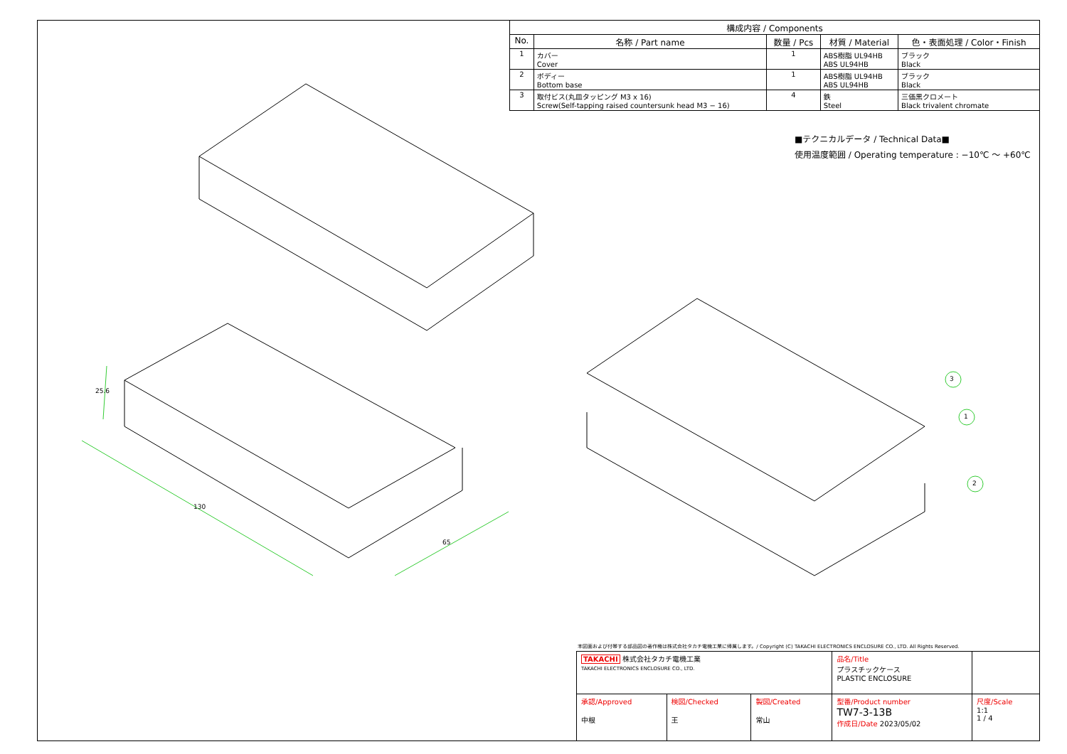130
65
25.6
3
1
2
| 構成内容 / Components | | | | |
| --- | --- | --- | --- | --- |
| No. | 名称 / Part name | 数量 / Pcs | 材質 / Material | 色・表面処理 / Color・Finish |
| 1 | カバー Cover | 1 | ABS樹脂 UL94HB ABS UL94HB | ブラック Black |
| 2 | ボディー Bottom base | 1 | ABS樹脂 UL94HB ABS UL94HB | ブラック Black |
| 3 | 取付ビス(丸皿タッピング M3 x 16) Screw(Self-tapping raised countersunk head M3 − 16) | 4 | 鉄 Steel | 三価黒クロメート Black trivalent chromate |
■テクニカルデータ / Technical Data■
使用温度範囲 / Operating temperature : −10℃ ～ +60℃
本図面および付帯する部品図の著作権は株式会社タカチ電機工業に帰属します。/ Copyright (C) TAKACHI ELECTRONICS ENCLOSURE CO., LTD. All Rights Reserved.
| TAKACHI 株式会社タカチ電機工業 TAKACHI ELECTRONICS ENCLOSURE CO., LTD. | | | 品名/Title プラスチックケース PLASTIC ENCLOSURE | |
| 承認/Approved 中根 | 検図/Checked 王 | 製図/Created 常山 | 型番/Product number TW7-3-13B 作成日/Date 2023/05/02 | 尺度/Scale 1:1 1 / 4 |